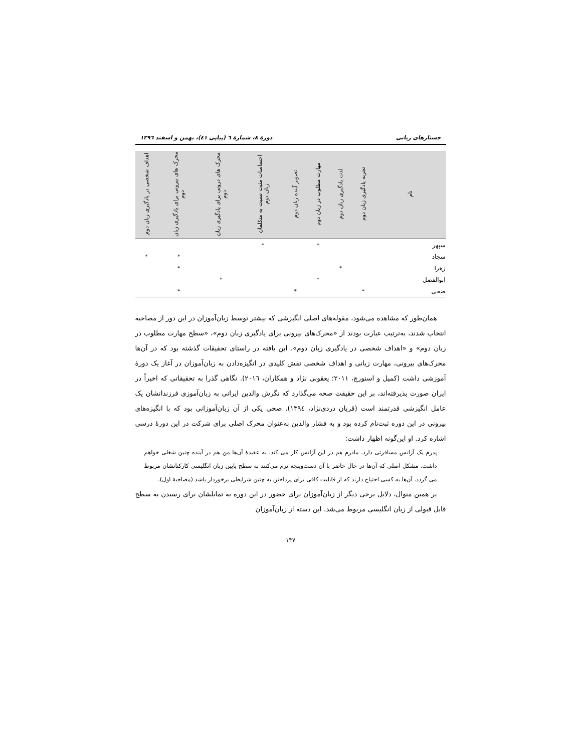جستارهای زبانی دورهٔ ۸، شمارهٔ ٦ (پیاپی ٤١)، بهمن و اسفند ١٣٩٦
| نام | تجربه یادگیری زبان دوم | لذت یادگیری زبان دوم | مهارت مطلوب در زبان دوم | تصویر آینده زبان دوم | احساسات مثبت نسبت به متکلمان زبان دوم | محرک های درونی برای یادگیری زبان دوم | محرک های بیرونی برای یادگیری زبان دوم | اهداف شخصی در یادگیری زبان دوم |
| --- | --- | --- | --- | --- | --- | --- | --- | --- |
| سپهر | | | * | | * | | | |
| سجاد | | | | | | | * | * |
| زهرا | | * | | | | | * | |
| ابوالفضل | | | * | | | * | | |
| ضحی | * | | | * | | | * | |
همان‌طور که مشاهده می‌شود، مقوله‌های اصلی انگیزشی که بیشتر توسط زبان‌آموزان در این دور از مصاحبه انتخاب شدند، به‌ترتیب عبارت بودند از «محرک‌های بیرونی برای یادگیری زبان دوم»، «سطح مهارت مطلوب در زبان دوم» و «اهداف شخصی در یادگیری زبان دوم». این یافته در راستای تحقیقات گذشته بود که در آن‌ها محرک‌های بیرونی، مهارت زبانی و اهداف شخصی نقش کلیدی در انگیزه‌دادن به زبان‌آموزان در آغاز یک دورهٔ آموزشی داشت (کمپل و استورچ، ٢٠١١؛ یعقوبی نژاد و همکاران، ٢٠١٦). نگاهی گذرا به تحقیقاتی که اخیراً در ایران صورت پذیرفته‌اند، بر این حقیقت صحه می‌گذارد که نگرش والدین ایرانی به زبان‌آموزی فرزندانشان یک عامل انگیزشی قدرتمند است (قربان دردی‌نژاد، ١٣٩٤). ضحی یکی از آن زبان‌آموزانی بود که با انگیزه‌های بیرونی در این دوره ثبت‌نام کرده بود و به فشار والدین به‌عنوان محرک اصلی برای شرکت در این دورهٔ درسی اشاره کرد. او این‌گونه اظهار داشت:
پدرم یک آژانس مسافرتی دارد. مادرم هم در این آژانس کار می کند. به عقیدهٔ آن‌ها من هم در آینده چنین شغلی خواهم داشت. مشکل اصلی که آن‌ها در حال حاضر با آن دست‌وپنجه نرم می‌کنند به سطح پایین زبان انگلیسی کارکنانشان مربوط می گردد. آن‌ها به کسی احتیاج دارند که از قابلیت کافی برای پرداختن به چنین شرایطی برخوردار باشد (مصاحبهٔ اول).
بر همین منوال، دلایل برخی دیگر از زبان‌آموزان برای حضور در این دوره به تمایلشان برای رسیدن به سطح قابل قبولی از زبان انگلیسی مربوط می‌شد. این دسته از زبان‌آموزان
١۴٧